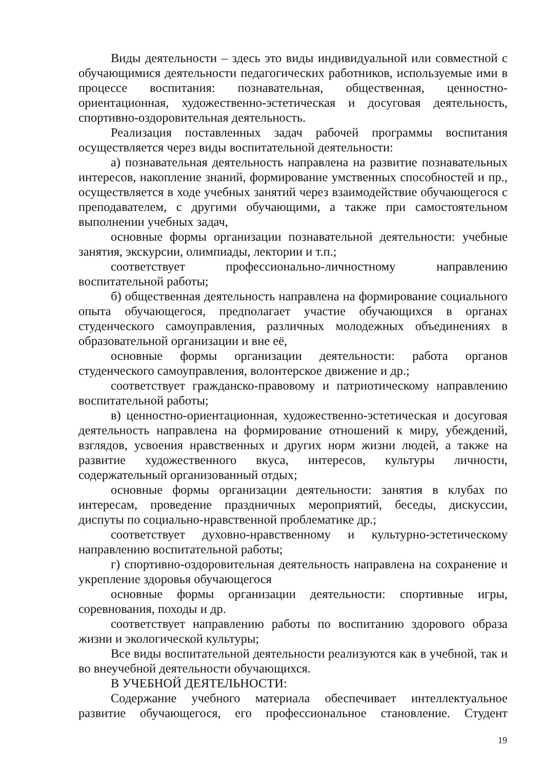Виды деятельности – здесь это виды индивидуальной или совместной с обучающимися деятельности педагогических работников, используемые ими в процессе воспитания: познавательная, общественная, ценностно-ориентационная, художественно-эстетическая и досуговая деятельность, спортивно-оздоровительная деятельность.
Реализация поставленных задач рабочей программы воспитания осуществляется через виды воспитательной деятельности:
а) познавательная деятельность направлена на развитие познавательных интересов, накопление знаний, формирование умственных способностей и пр., осуществляется в ходе учебных занятий через взаимодействие обучающегося с преподавателем, с другими обучающими, а также при самостоятельном выполнении учебных задач,
основные формы организации познавательной деятельности: учебные занятия, экскурсии, олимпиады, лектории и т.п.;
соответствует профессионально-личностному направлению воспитательной работы;
б) общественная деятельность направлена на формирование социального опыта обучающегося, предполагает участие обучающихся в органах студенческого самоуправления, различных молодежных объединениях в образовательной организации и вне её,
основные формы организации деятельности: работа органов студенческого самоуправления, волонтерское движение и др.;
соответствует гражданско-правовому и патриотическому направлению воспитательной работы;
в) ценностно-ориентационная, художественно-эстетическая и досуговая деятельность направлена на формирование отношений к миру, убеждений, взглядов, усвоения нравственных и других норм жизни людей, а также на развитие художественного вкуса, интересов, культуры личности, содержательный организованный отдых;
основные формы организации деятельности: занятия в клубах по интересам, проведение праздничных мероприятий, беседы, дискуссии, диспуты по социально-нравственной проблематике др.;
соответствует духовно-нравственному и культурно-эстетическому направлению воспитательной работы;
г) спортивно-оздоровительная деятельность направлена на сохранение и укрепление здоровья обучающегося
основные формы организации деятельности: спортивные игры, соревнования, походы и др.
соответствует направлению работы по воспитанию здорового образа жизни и экологической культуры;
Все виды воспитательной деятельности реализуются как в учебной, так и во внеучебной деятельности обучающихся.
В УЧЕБНОЙ ДЕЯТЕЛЬНОСТИ:
Содержание учебного материала обеспечивает интеллектуальное развитие обучающегося, его профессиональное становление. Студент
19